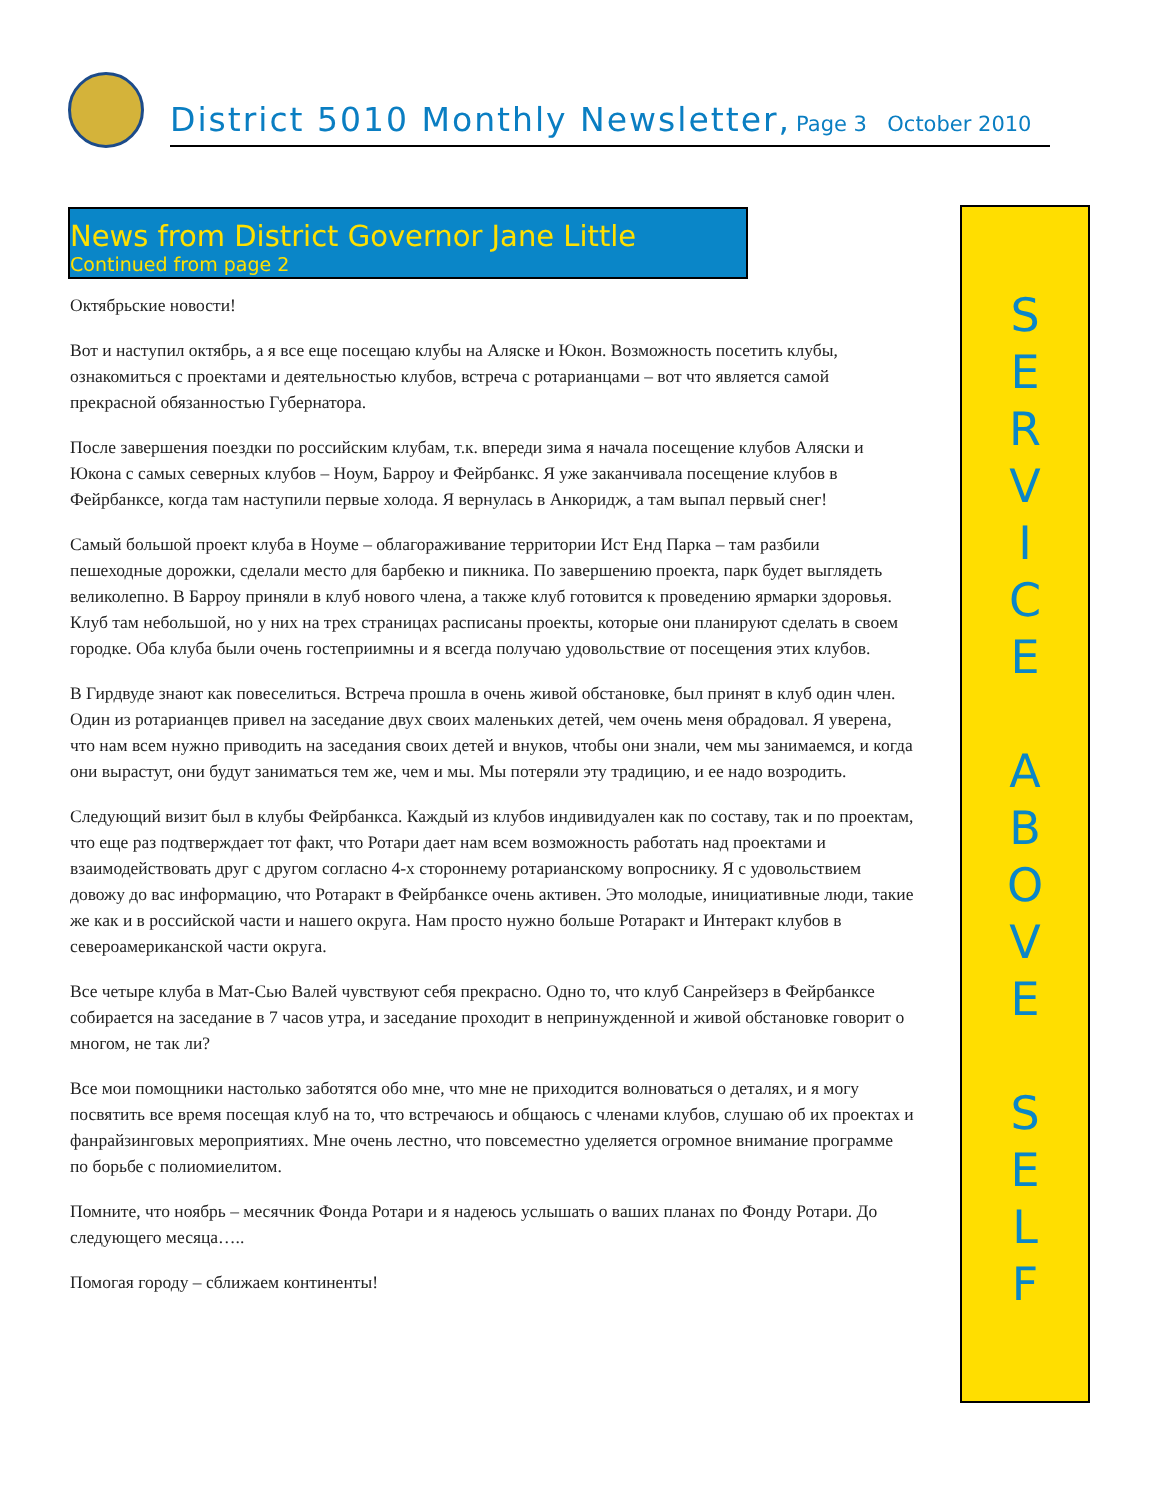District 5010 Monthly Newsletter, Page 3 October 2010
News from District Governor Jane Little
Continued from page 2
Октябрьские новости!
Вот и наступил октябрь, а я все еще посещаю клубы на Аляске и Юкон. Возможность посетить клубы, ознакомиться с проектами и деятельностью клубов, встреча с ротарианцами – вот что является самой прекрасной обязанностью Губернатора.
После завершения поездки по российским клубам, т.к. впереди зима я начала посещение клубов Аляски и Юкона с самых северных клубов – Ноум, Барроу и Фейрбанкс. Я уже заканчивала посещение клубов в Фейрбанксе, когда там наступили первые холода. Я вернулась в Анкоридж, а там выпал первый снег!
Самый большой проект клуба в Ноуме – облагораживание территории Ист Енд Парка – там разбили пешеходные дорожки, сделали место для барбекю и пикника. По завершению проекта, парк будет выглядеть великолепно. В Барроу приняли в клуб нового члена, а также клуб готовится к проведению ярмарки здоровья. Клуб там небольшой, но у них на трех страницах расписаны проекты, которые они планируют сделать в своем городке. Оба клуба были очень гостеприимны и я всегда получаю удовольствие от посещения этих клубов.
В Гирдвуде знают как повеселиться. Встреча прошла в очень живой обстановке, был принят в клуб один член. Один из ротарианцев привел на заседание двух своих маленьких детей, чем очень меня обрадовал. Я уверена, что нам всем нужно приводить на заседания своих детей и внуков, чтобы они знали, чем мы занимаемся, и когда они вырастут, они будут заниматься тем же, чем и мы. Мы потеряли эту традицию, и ее надо возродить.
Следующий визит был в клубы Фейрбанкса. Каждый из клубов индивидуален как по составу, так и по проектам, что еще раз подтверждает тот факт, что Ротари дает нам всем возможность работать над проектами и взаимодействовать друг с другом согласно 4-х стороннему ротарианскому вопроснику. Я с удовольствием довожу до вас информацию, что Ротаракт в Фейрбанксе очень активен. Это молодые, инициативные люди, такие же как и в российской части и нашего округа. Нам просто нужно больше Ротаракт и Интеракт клубов в североамериканской части округа.
Все четыре клуба в Мат-Сью Валей чувствуют себя прекрасно. Одно то, что клуб Санрейзерз в Фейрбанксе собирается на заседание в 7 часов утра, и заседание проходит в непринужденной и живой обстановке говорит о многом, не так ли?
Все мои помощники настолько заботятся обо мне, что мне не приходится волноваться о деталях, и я могу посвятить все время посещая клуб на то, что встречаюсь и общаюсь с членами клубов, слушаю об их проектах и фанрайзинговых мероприятиях. Мне очень лестно, что повсеместно уделяется огромное внимание программе по борьбе с полиомиелитом.
Помните, что ноябрь – месячник Фонда Ротари и я надеюсь услышать о ваших планах по Фонду Ротари. До следующего месяца…..
Помогая городу – сближаем континенты!
S
E
R
V
I
C
E
A
B
O
V
E
S
E
L
F